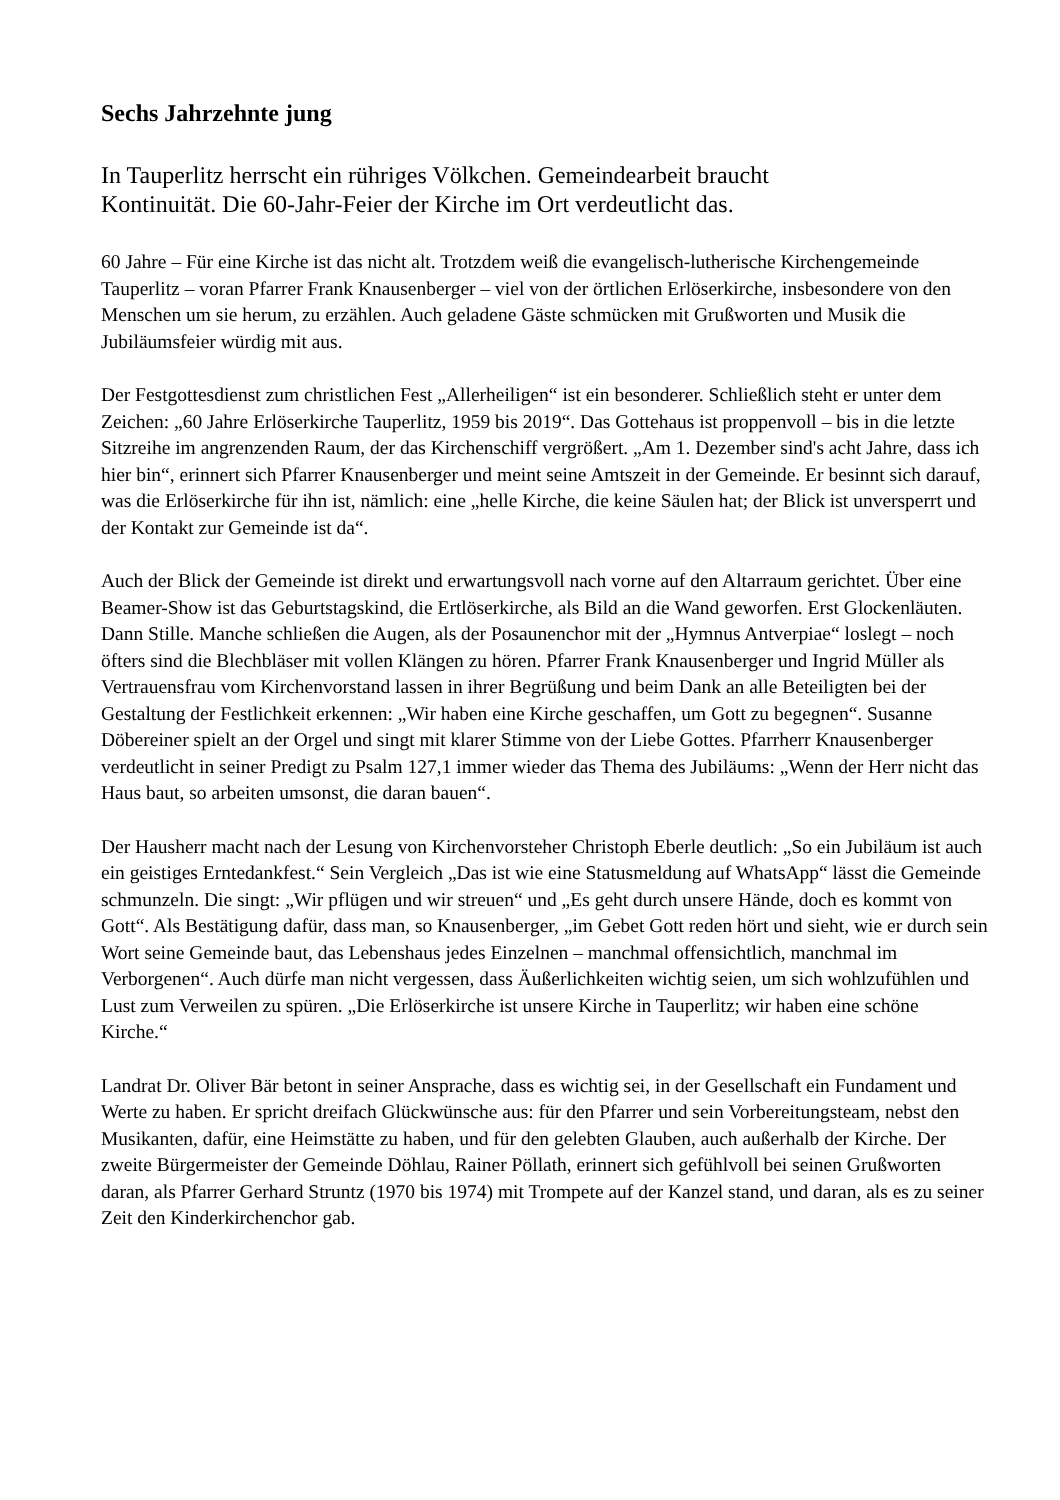Sechs Jahrzehnte jung
In Tauperlitz herrscht ein rühriges Völkchen. Gemeindearbeit braucht
Kontinuität. Die 60-Jahr-Feier der Kirche im Ort verdeutlicht das.
60 Jahre – Für eine Kirche ist das nicht alt. Trotzdem weiß die evangelisch-lutherische Kirchengemeinde Tauperlitz – voran Pfarrer Frank Knausenberger – viel von der örtlichen Erlöserkirche, insbesondere von den Menschen um sie herum, zu erzählen. Auch geladene Gäste schmücken mit Grußworten und Musik die Jubiläumsfeier würdig mit aus.
Der Festgottesdienst zum christlichen Fest „Allerheiligen“ ist ein besonderer. Schließlich steht er unter dem Zeichen: „60 Jahre Erlöserkirche Tauperlitz, 1959 bis 2019“. Das Gottehaus ist proppenvoll – bis in die letzte Sitzreihe im angrenzenden Raum, der das Kirchenschiff vergrößert. „Am 1. Dezember sind's acht Jahre, dass ich hier bin“, erinnert sich Pfarrer Knausenberger und meint seine Amtszeit in der Gemeinde. Er besinnt sich darauf, was die Erlöserkirche für ihn ist, nämlich: eine „helle Kirche, die keine Säulen hat; der Blick ist unversperrt und der Kontakt zur Gemeinde ist da“.
Auch der Blick der Gemeinde ist direkt und erwartungsvoll nach vorne auf den Altarraum gerichtet. Über eine Beamer-Show ist das Geburtstagskind, die Ertlöserkirche, als Bild an die Wand geworfen. Erst Glockenläuten. Dann Stille. Manche schließen die Augen, als der Posaunenchor mit der „Hymnus Antverpiae“ loslegt – noch öfters sind die Blechbläser mit vollen Klängen zu hören. Pfarrer Frank Knausenberger und Ingrid Müller als Vertrauensfrau vom Kirchenvorstand lassen in ihrer Begrüßung und beim Dank an alle Beteiligten bei der Gestaltung der Festlichkeit erkennen: „Wir haben eine Kirche geschaffen, um Gott zu begegnen“. Susanne Döbereiner spielt an der Orgel und singt mit klarer Stimme von der Liebe Gottes. Pfarrherr Knausenberger verdeutlicht in seiner Predigt zu Psalm 127,1 immer wieder das Thema des Jubiläums: „Wenn der Herr nicht das Haus baut, so arbeiten umsonst, die daran bauen“.
Der Hausherr macht nach der Lesung von Kirchenvorsteher Christoph Eberle deutlich: „So ein Jubiläum ist auch ein geistiges Erntedankfest.“ Sein Vergleich „Das ist wie eine Statusmeldung auf WhatsApp“ lässt die Gemeinde schmunzeln. Die singt: „Wir pflügen und wir streuen“ und „Es geht durch unsere Hände, doch es kommt von Gott“. Als Bestätigung dafür, dass man, so Knausenberger, „im Gebet Gott reden hört und sieht, wie er durch sein Wort seine Gemeinde baut, das Lebenshaus jedes Einzelnen – manchmal offensichtlich, manchmal im Verborgenen“. Auch dürfe man nicht vergessen, dass Äußerlichkeiten wichtig seien, um sich wohlzufühlen und Lust zum Verweilen zu spüren. „Die Erlöserkirche ist unsere Kirche in Tauperlitz; wir haben eine schöne Kirche.“
Landrat Dr. Oliver Bär betont in seiner Ansprache, dass es wichtig sei, in der Gesellschaft ein Fundament und Werte zu haben. Er spricht dreifach Glückwünsche aus: für den Pfarrer und sein Vorbereitungsteam, nebst den Musikanten, dafür, eine Heimstätte zu haben, und für den gelebten Glauben, auch außerhalb der Kirche. Der zweite Bürgermeister der Gemeinde Döhlau, Rainer Pöllath, erinnert sich gefühlvoll bei seinen Grußworten daran, als Pfarrer Gerhard Struntz (1970 bis 1974) mit Trompete auf der Kanzel stand, und daran, als es zu seiner Zeit den Kinderkirchenchor gab.